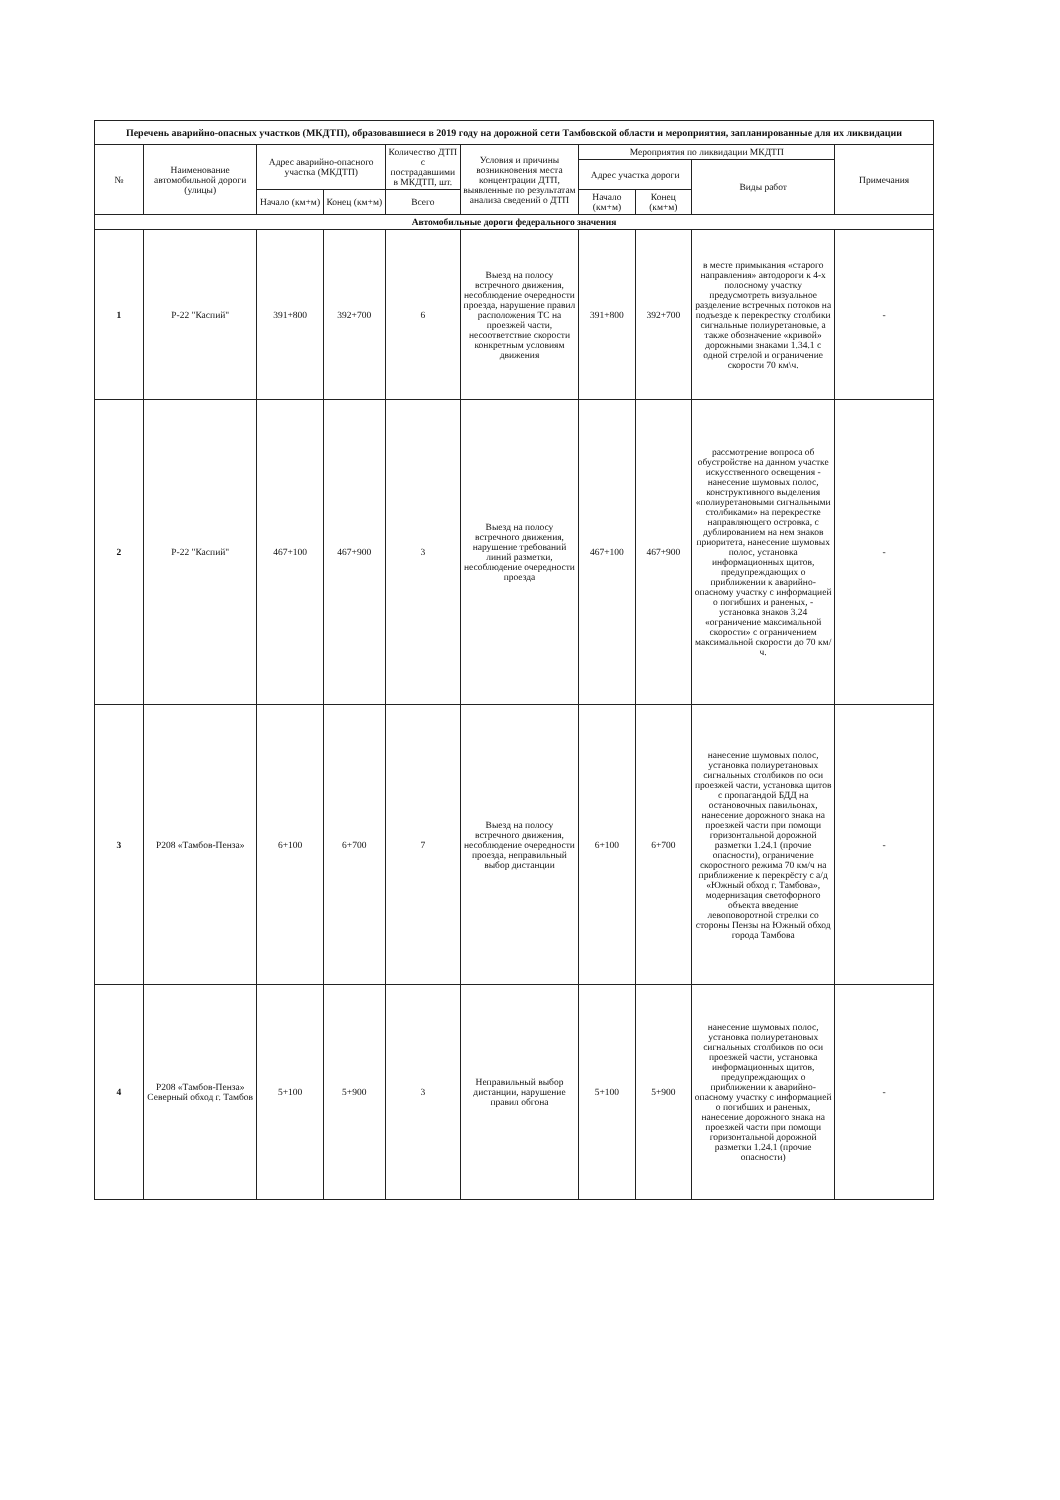| Перечень аварийно-опасных участков (МКДТП), образовавшиеся в 2019 году на дорожной сети Тамбовской области и мероприятия, запланированные для их ликвидации | | | | | | | | | |
| № | Наименование автомобильной дороги (улицы) | Адрес аварийно-опасного участка (МКДТП) | | Количество ДТП с пострадавшими в МКДТП, шт. | Условия и причины возникновения места концентрации ДТП, выявленные по результатам анализа сведений о ДТП | Мероприятия по ликвидации МКДТП | | | Примечания |
| | | | | | | Адрес участка дороги | | Виды работ | |
| | | Начало (км+м) | Конец (км+м) | Всего | | Начало (км+м) | Конец (км+м) | | |
| Автомобильные дороги федерального значения | | | | | | | | | |
| 1 | Р-22 "Каспий" | 391+800 | 392+700 | 6 | Выезд на полосу встречного движения, несоблюдение очередности проезда, нарушение правил расположения ТС на проезжей части, несоответствие скорости конкретным условиям движения | 391+800 | 392+700 | в месте примыкания «старого направления» автодороги к 4-х полосному участку предусмотреть визуальное разделение встречных потоков на подъезде к перекрестку столбики сигнальные полиуретановые, а также обозначение «кривой» дорожными знаками 1.34.1 с одной стрелой и ограничение скорости 70 км\ч. | - |
| 2 | Р-22 "Каспий" | 467+100 | 467+900 | 3 | Выезд на полосу встречного движения, нарушение требований линий разметки, несоблюдение очередности проезда | 467+100 | 467+900 | рассмотрение вопроса об обустройстве на данном участке искусственного освещения - нанесение шумовых полос, конструктивного выделения «полиуретановыми сигнальными столбиками» на перекрестке направляющего островка, с дублированием на нем знаков приоритета, нанесение шумовых полос, установка информационных щитов, предупреждающих о приближении к аварийно-опасному участку с информацией о погибших и раненых, - установка знаков 3.24 «ограничение максимальной скорости» с ограничением максимальной скорости до 70 км/ч. | - |
| 3 | Р208 «Тамбов-Пенза» | 6+100 | 6+700 | 7 | Выезд на полосу встречного движения, несоблюдение очередности проезда, неправильный выбор дистанции | 6+100 | 6+700 | нанесение шумовых полос, установка полиуретановых сигнальных столбиков по оси проезжей части, установка щитов с пропагандой БДД на остановочных павильонах, нанесение дорожного знака на проезжей части при помощи горизонтальной дорожной разметки 1.24.1 (прочие опасности), ограничение скоростного режима 70 км/ч на приближение к перекрёсту с а/д «Южный обход г. Тамбова», модернизация светофорного объекта введение левоповоротной стрелки со стороны Пензы на Южный обход города Тамбова | - |
| 4 | Р208 «Тамбов-Пенза» Северный обход г. Тамбов | 5+100 | 5+900 | 3 | Неправильный выбор дистанции, нарушение правил обгона | 5+100 | 5+900 | нанесение шумовых полос, установка полиуретановых сигнальных столбиков по оси проезжей части, установка информационных щитов, предупреждающих о приближении к аварийно-опасному участку с информацией о погибших и раненых, нанесение дорожного знака на проезжей части при помощи горизонтальной дорожной разметки 1.24.1 (прочие опасности) | - |